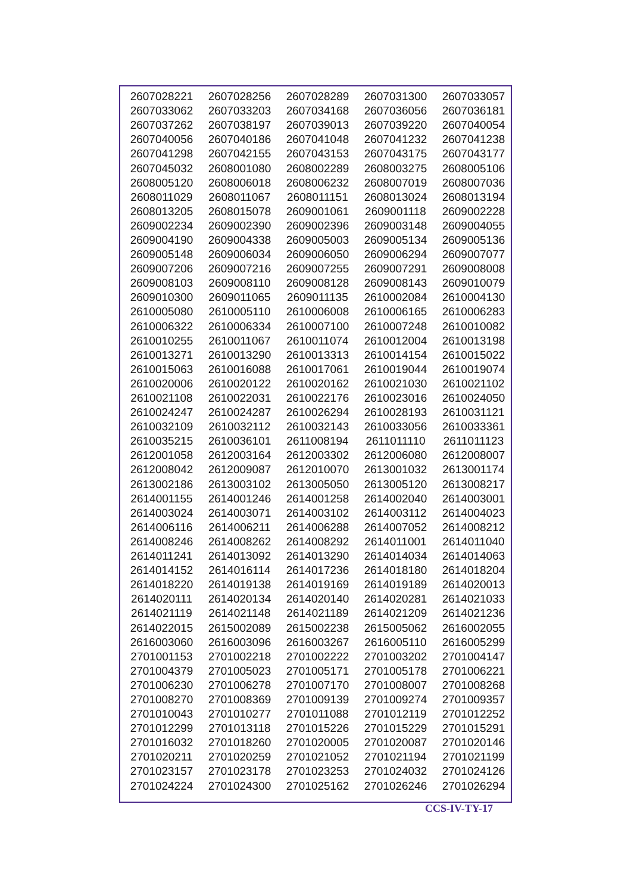| 2607028221 | 2607028256 | 2607028289 | 2607031300 | 2607033057 |
| 2607033062 | 2607033203 | 2607034168 | 2607036056 | 2607036181 |
| 2607037262 | 2607038197 | 2607039013 | 2607039220 | 2607040054 |
| 2607040056 | 2607040186 | 2607041048 | 2607041232 | 2607041238 |
| 2607041298 | 2607042155 | 2607043153 | 2607043175 | 2607043177 |
| 2607045032 | 2608001080 | 2608002289 | 2608003275 | 2608005106 |
| 2608005120 | 2608006018 | 2608006232 | 2608007019 | 2608007036 |
| 2608011029 | 2608011067 | 2608011151 | 2608013024 | 2608013194 |
| 2608013205 | 2608015078 | 2609001061 | 2609001118 | 2609002228 |
| 2609002234 | 2609002390 | 2609002396 | 2609003148 | 2609004055 |
| 2609004190 | 2609004338 | 2609005003 | 2609005134 | 2609005136 |
| 2609005148 | 2609006034 | 2609006050 | 2609006294 | 2609007077 |
| 2609007206 | 2609007216 | 2609007255 | 2609007291 | 2609008008 |
| 2609008103 | 2609008110 | 2609008128 | 2609008143 | 2609010079 |
| 2609010300 | 2609011065 | 2609011135 | 2610002084 | 2610004130 |
| 2610005080 | 2610005110 | 2610006008 | 2610006165 | 2610006283 |
| 2610006322 | 2610006334 | 2610007100 | 2610007248 | 2610010082 |
| 2610010255 | 2610011067 | 2610011074 | 2610012004 | 2610013198 |
| 2610013271 | 2610013290 | 2610013313 | 2610014154 | 2610015022 |
| 2610015063 | 2610016088 | 2610017061 | 2610019044 | 2610019074 |
| 2610020006 | 2610020122 | 2610020162 | 2610021030 | 2610021102 |
| 2610021108 | 2610022031 | 2610022176 | 2610023016 | 2610024050 |
| 2610024247 | 2610024287 | 2610026294 | 2610028193 | 2610031121 |
| 2610032109 | 2610032112 | 2610032143 | 2610033056 | 2610033361 |
| 2610035215 | 2610036101 | 2611008194 | 2611011110 | 2611011123 |
| 2612001058 | 2612003164 | 2612003302 | 2612006080 | 2612008007 |
| 2612008042 | 2612009087 | 2612010070 | 2613001032 | 2613001174 |
| 2613002186 | 2613003102 | 2613005050 | 2613005120 | 2613008217 |
| 2614001155 | 2614001246 | 2614001258 | 2614002040 | 2614003001 |
| 2614003024 | 2614003071 | 2614003102 | 2614003112 | 2614004023 |
| 2614006116 | 2614006211 | 2614006288 | 2614007052 | 2614008212 |
| 2614008246 | 2614008262 | 2614008292 | 2614011001 | 2614011040 |
| 2614011241 | 2614013092 | 2614013290 | 2614014034 | 2614014063 |
| 2614014152 | 2614016114 | 2614017236 | 2614018180 | 2614018204 |
| 2614018220 | 2614019138 | 2614019169 | 2614019189 | 2614020013 |
| 2614020111 | 2614020134 | 2614020140 | 2614020281 | 2614021033 |
| 2614021119 | 2614021148 | 2614021189 | 2614021209 | 2614021236 |
| 2614022015 | 2615002089 | 2615002238 | 2615005062 | 2616002055 |
| 2616003060 | 2616003096 | 2616003267 | 2616005110 | 2616005299 |
| 2701001153 | 2701002218 | 2701002222 | 2701003202 | 2701004147 |
| 2701004379 | 2701005023 | 2701005171 | 2701005178 | 2701006221 |
| 2701006230 | 2701006278 | 2701007170 | 2701008007 | 2701008268 |
| 2701008270 | 2701008369 | 2701009139 | 2701009274 | 2701009357 |
| 2701010043 | 2701010277 | 2701011088 | 2701012119 | 2701012252 |
| 2701012299 | 2701013118 | 2701015226 | 2701015229 | 2701015291 |
| 2701016032 | 2701018260 | 2701020005 | 2701020087 | 2701020146 |
| 2701020211 | 2701020259 | 2701021052 | 2701021194 | 2701021199 |
| 2701023157 | 2701023178 | 2701023253 | 2701024032 | 2701024126 |
| 2701024224 | 2701024300 | 2701025162 | 2701026246 | 2701026294 |
CCS-IV-TY-17